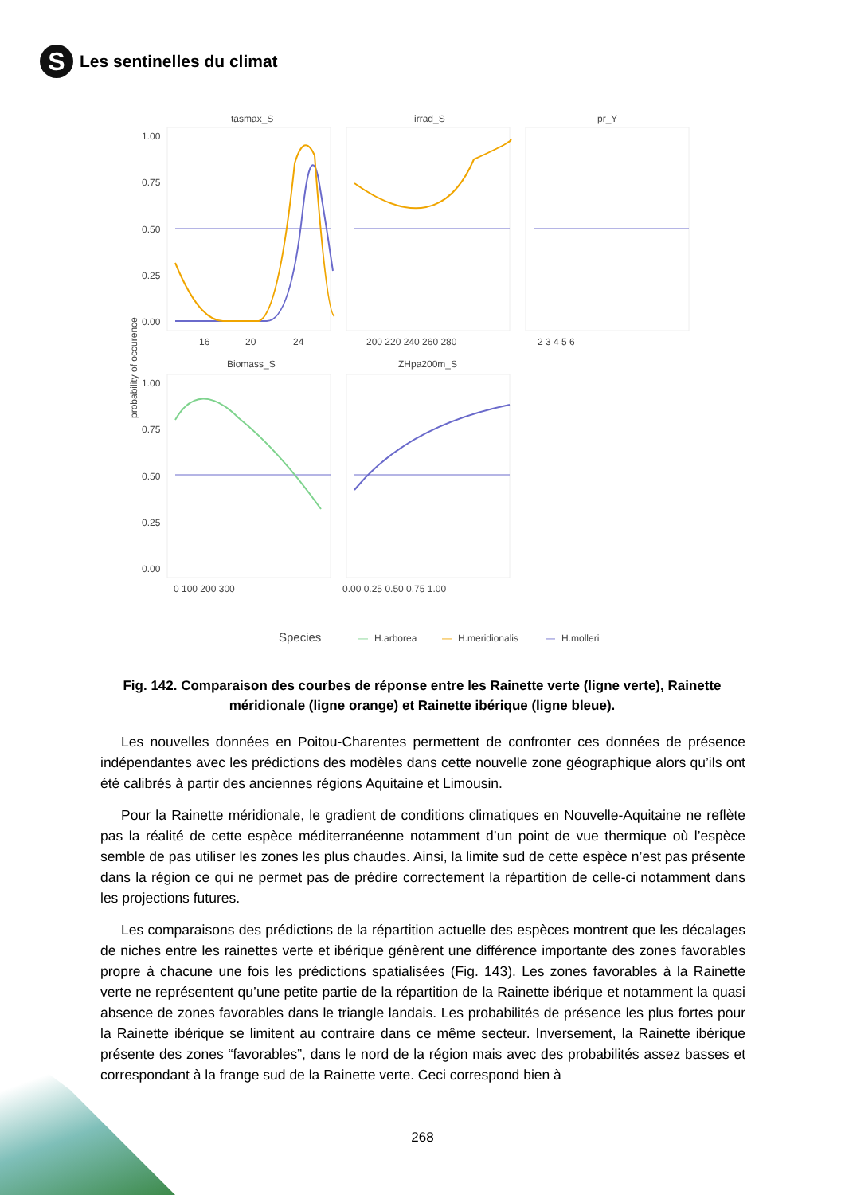S
Les sentinelles du climat
tasmax_S
irrad_S
pr_Y
Biomass_S
ZHpa200m_S
1.00
0.75
0.50
0.25
0.00
1.00
0.75
0.50
0.25
0.00
16
20
24
200 220 240 260 280
2 3 4 5 6
0 100 200 300
0.00 0.25 0.50 0.75 1.00
probability of occurence
Species
—
H.arborea
—
H.meridionalis
—
H.molleri
Fig. 142. Comparaison des courbes de réponse entre les Rainette verte (ligne verte), Rainette méridionale (ligne orange) et Rainette ibérique (ligne bleue).
Les nouvelles données en Poitou-Charentes permettent de confronter ces données de présence indépendantes avec les prédictions des modèles dans cette nouvelle zone géographique alors qu’ils ont été calibrés à partir des anciennes régions Aquitaine et Limousin.
Pour la Rainette méridionale, le gradient de conditions climatiques en Nouvelle-Aquitaine ne reflète pas la réalité de cette espèce méditerranéenne notamment d’un point de vue thermique où l’espèce semble de pas utiliser les zones les plus chaudes. Ainsi, la limite sud de cette espèce n’est pas présente dans la région ce qui ne permet pas de prédire correctement la répartition de celle-ci notamment dans les projections futures.
Les comparaisons des prédictions de la répartition actuelle des espèces montrent que les décalages de niches entre les rainettes verte et ibérique génèrent une différence importante des zones favorables propre à chacune une fois les prédictions spatialisées (Fig. 143). Les zones favorables à la Rainette verte ne représentent qu’une petite partie de la répartition de la Rainette ibérique et notamment la quasi absence de zones favorables dans le triangle landais. Les probabilités de présence les plus fortes pour la Rainette ibérique se limitent au contraire dans ce même secteur. Inversement, la Rainette ibérique présente des zones “favorables”, dans le nord de la région mais avec des probabilités assez basses et correspondant à la frange sud de la Rainette verte. Ceci correspond bien à
268